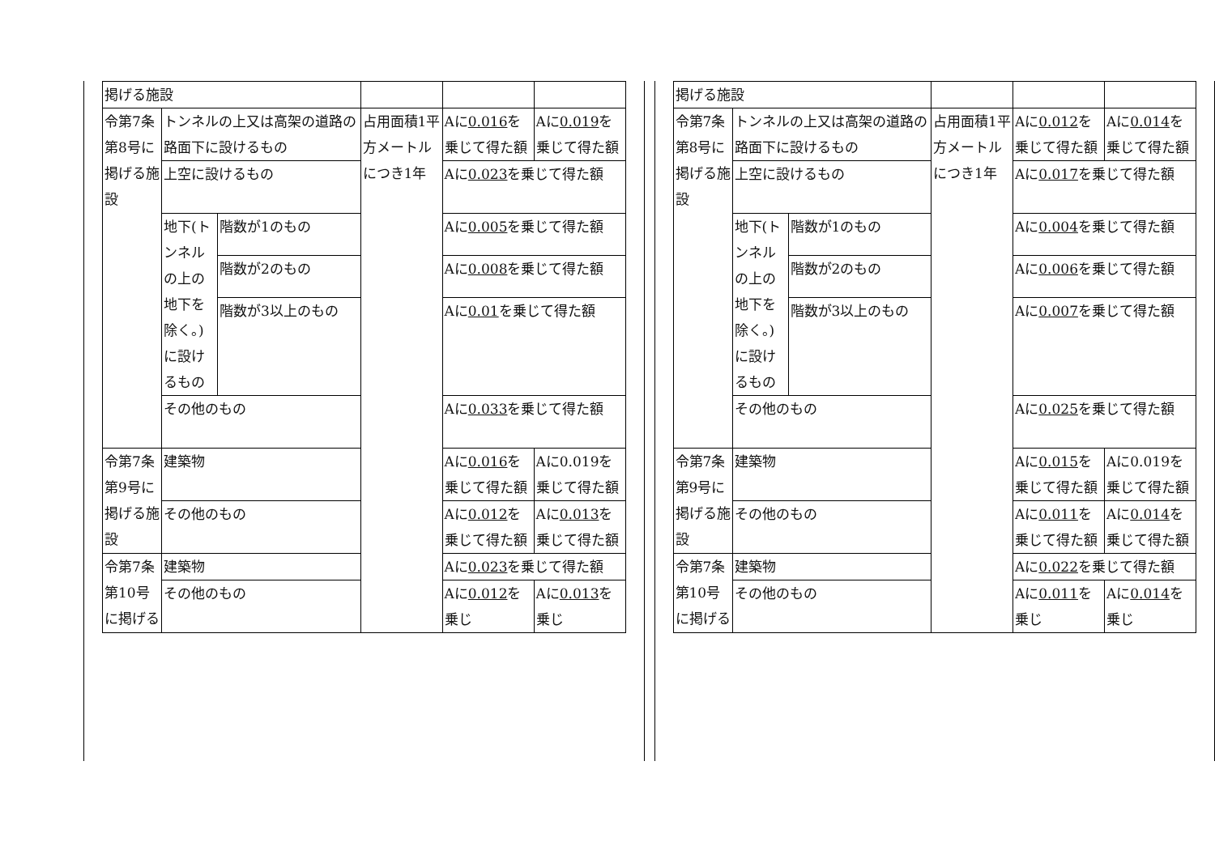| 掲げる施設 | | | | | |
| 令第7条第8号に掲げる施設 | トンネルの上又は高架の道路の路面下に設けるもの | | 占用面積1平方メートルにつき1年 | Aに 0.016 を乗じて得た額 | Aに 0.019 を乗じて得た額 |
| | 上空に設けるもの | | | Aに 0.023 を乗じて得た額 | |
| | 地下(トンネルの上の地下を除く。)に設けるもの | 階数が1のもの | | Aに 0.005 を乗じて得た額 | |
| | | 階数が2のもの | | Aに 0.008 を乗じて得た額 | |
| | | 階数が3以上のもの | | Aに 0.01 を乗じて得た額 | |
| | その他のもの | | | Aに 0.033 を乗じて得た額 | |
| 令第7条第9号に掲げる施設 | 建築物 | | | Aに 0.016 を乗じて得た額 | Aに0.019を乗じて得た額 |
| | その他のもの | | | Aに 0.012 を乗じて得た額 | Aに 0.013 を乗じて得た額 |
| 令第7条第10号に掲げる | 建築物 | | | Aに 0.023 を乗じて得た額 | |
| | その他のもの | | | Aに 0.012 を乗じ | Aに 0.013 を乗じ |
| 掲げる施設 | | | | | |
| 令第7条第8号に掲げる施設 | トンネルの上又は高架の道路の路面下に設けるもの | | 占用面積1平方メートルにつき1年 | Aに 0.012 を乗じて得た額 | Aに 0.014 を乗じて得た額 |
| | 上空に設けるもの | | | Aに 0.017 を乗じて得た額 | |
| | 地下(トンネルの上の地下を除く。)に設けるもの | 階数が1のもの | | Aに 0.004 を乗じて得た額 | |
| | | 階数が2のもの | | Aに 0.006 を乗じて得た額 | |
| | | 階数が3以上のもの | | Aに 0.007 を乗じて得た額 | |
| | その他のもの | | | Aに 0.025 を乗じて得た額 | |
| 令第7条第9号に掲げる施設 | 建築物 | | | Aに 0.015 を乗じて得た額 | Aに0.019を乗じて得た額 |
| | その他のもの | | | Aに 0.011 を乗じて得た額 | Aに 0.014 を乗じて得た額 |
| 令第7条第10号に掲げる | 建築物 | | | Aに 0.022 を乗じて得た額 | |
| | その他のもの | | | Aに 0.011 を乗じ | Aに 0.014 を乗じ |